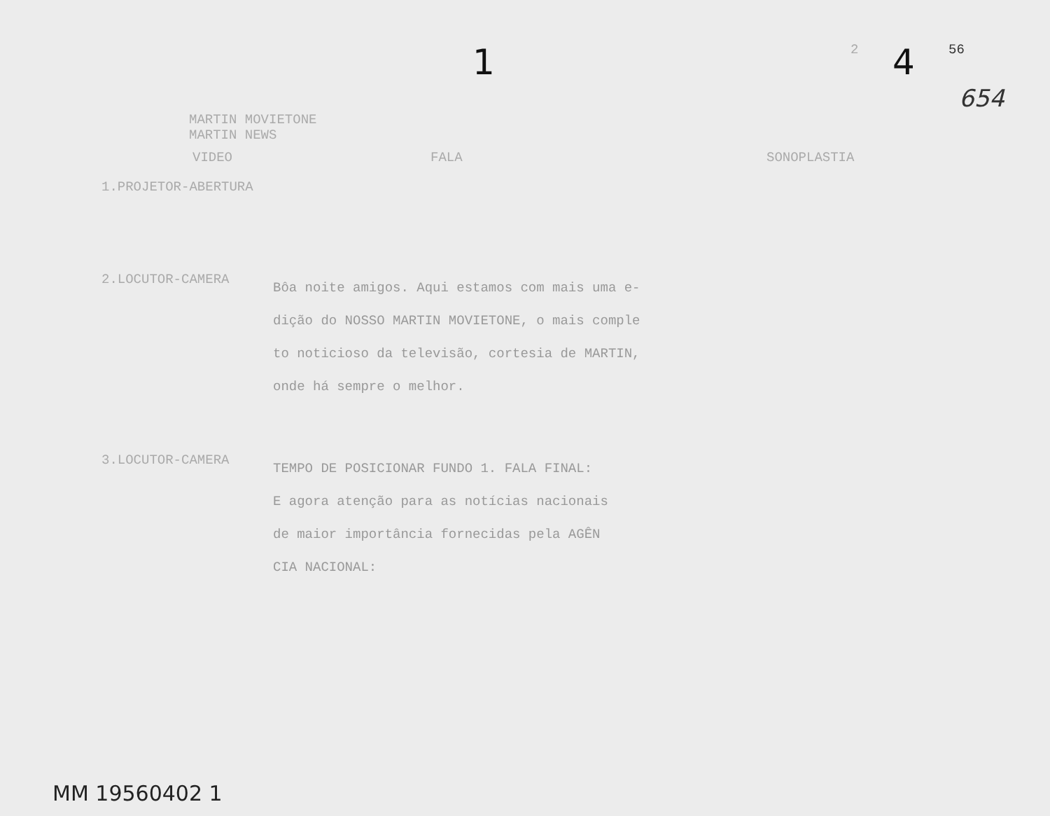1
2
4
56
654
MARTIN MOVIETONE
MARTIN NEWS
VIDEO FALA SONOPLASTIA
1.PROJETOR-ABERTURA
2.LOCUTOR-CAMERA
Bôa noite amigos. Aqui estamos com mais uma e-
dição do NOSSO MARTIN MOVIETONE, o mais comple
to noticioso da televisão, cortesia de MARTIN,
onde há sempre o melhor.
3.LOCUTOR-CAMERA
TEMPO DE POSICIONAR FUNDO 1. FALA FINAL:
E agora atenção para as notícias nacionais
de maior importância fornecidas pela AGÊN
CIA NACIONAL:
MM 19560402 1